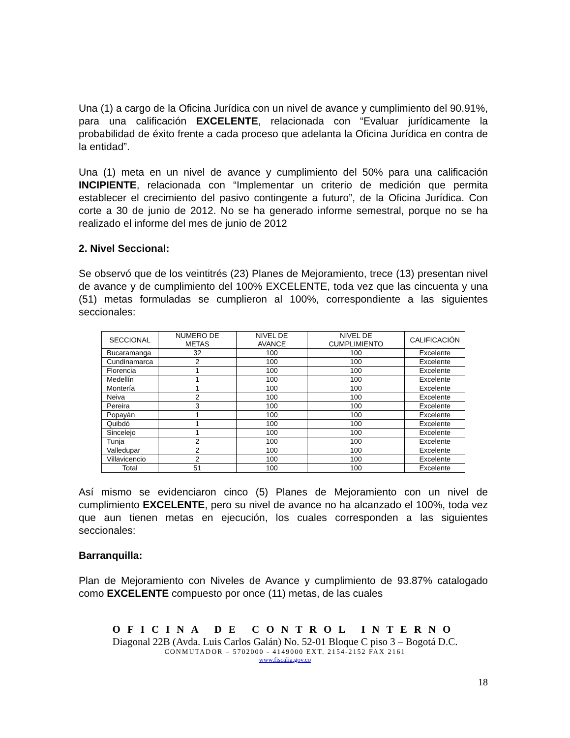Una (1) a cargo de la Oficina Jurídica con un nivel de avance y cumplimiento del 90.91%, para una calificación EXCELENTE, relacionada con “Evaluar jurídicamente la probabilidad de éxito frente a cada proceso que adelanta la Oficina Jurídica en contra de la entidad”.
Una (1) meta en un nivel de avance y cumplimiento del 50% para una calificación INCIPIENTE, relacionada con “Implementar un criterio de medición que permita establecer el crecimiento del pasivo contingente a futuro”, de la Oficina Jurídica. Con corte a 30 de junio de 2012. No se ha generado informe semestral, porque no se ha realizado el informe del mes de junio de 2012
2. Nivel Seccional:
Se observó que de los veintitrés (23) Planes de Mejoramiento, trece (13) presentan nivel de avance y de cumplimiento del 100% EXCELENTE, toda vez que las cincuenta y una (51) metas formuladas se cumplieron al 100%, correspondiente a las siguientes seccionales:
| SECCIONAL | NUMERO DE METAS | NIVEL DE AVANCE | NIVEL DE CUMPLIMIENTO | CALIFICACIÓN |
| --- | --- | --- | --- | --- |
| Bucaramanga | 32 | 100 | 100 | Excelente |
| Cundinamarca | 2 | 100 | 100 | Excelente |
| Florencia | 1 | 100 | 100 | Excelente |
| Medellín | 1 | 100 | 100 | Excelente |
| Montería | 1 | 100 | 100 | Excelente |
| Neiva | 2 | 100 | 100 | Excelente |
| Pereira | 3 | 100 | 100 | Excelente |
| Popayán | 1 | 100 | 100 | Excelente |
| Quibdó | 1 | 100 | 100 | Excelente |
| Sincelejo | 1 | 100 | 100 | Excelente |
| Tunja | 2 | 100 | 100 | Excelente |
| Valledupar | 2 | 100 | 100 | Excelente |
| Villavicencio | 2 | 100 | 100 | Excelente |
| Total | 51 | 100 | 100 | Excelente |
Así mismo se evidenciaron cinco (5) Planes de Mejoramiento con un nivel de cumplimiento EXCELENTE, pero su nivel de avance no ha alcanzado el 100%, toda vez que aun tienen metas en ejecución, los cuales corresponden a las siguientes seccionales:
Barranquilla:
Plan de Mejoramiento con Niveles de Avance y cumplimiento de 93.87% catalogado como EXCELENTE compuesto por once (11) metas, de las cuales
OFICINA DE CONTROL INTERNO
Diagonal 22B (Avda. Luis Carlos Galán) No. 52-01 Bloque C piso 3 – Bogotá D.C.
CONMUTADOR – 5702000 - 4149000 EXT. 2154-2152 FAX 2161
www.fiscalia.gov.co
18